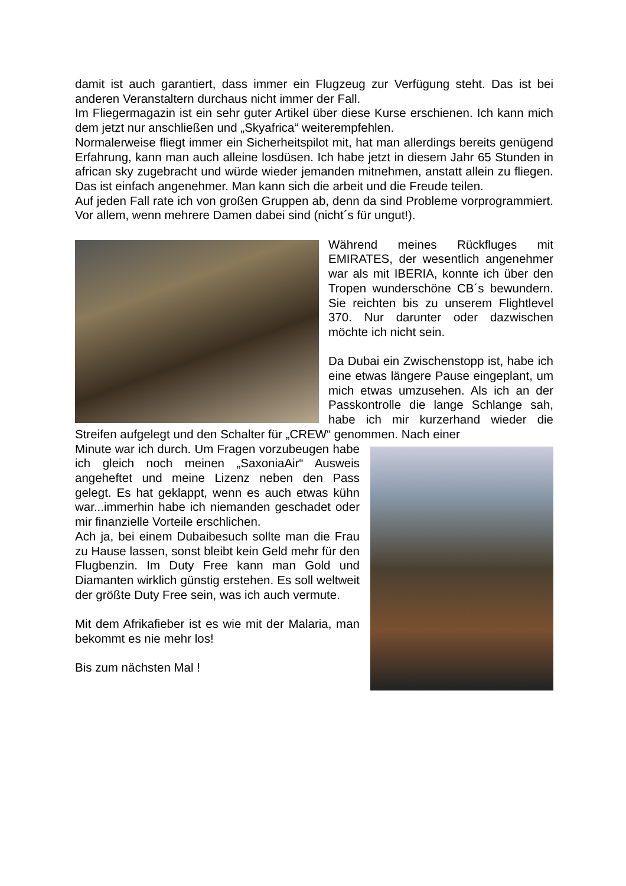damit ist auch garantiert, dass immer ein Flugzeug zur Verfügung steht. Das ist bei anderen Veranstaltern durchaus nicht immer der Fall.
Im Fliegermagazin ist ein sehr guter Artikel über diese Kurse erschienen. Ich kann mich dem jetzt nur anschließen und „Skyafrica“ weiterempfehlen.
Normalerweise fliegt immer ein Sicherheitspilot mit, hat man allerdings bereits genügend Erfahrung, kann man auch alleine losdüsen. Ich habe jetzt in diesem Jahr 65 Stunden in african sky zugebracht und würde wieder jemanden mitnehmen, anstatt allein zu fliegen. Das ist einfach angenehmer. Man kann sich die arbeit und die Freude teilen.
Auf jeden Fall rate ich von großen Gruppen ab, denn da sind Probleme vorprogrammiert. Vor allem, wenn mehrere Damen dabei sind (nicht´s für ungut!).
Während meines Rückfluges mit EMIRATES, der wesentlich angenehmer war als mit IBERIA, konnte ich über den Tropen wunderschöne CB´s bewundern. Sie reichten bis zu unserem Flightlevel 370. Nur darunter oder dazwischen möchte ich nicht sein.
Da Dubai ein Zwischenstopp ist, habe ich eine etwas längere Pause eingeplant, um mich etwas umzusehen. Als ich an der Passkontrolle die lange Schlange sah, habe ich mir kurzerhand wieder die Streifen aufgelegt und den Schalter für „CREW“ genommen. Nach einer
Minute war ich durch. Um Fragen vorzubeugen habe ich gleich noch meinen „SaxoniaAir“ Ausweis angeheftet und meine Lizenz neben den Pass gelegt. Es hat geklappt, wenn es auch etwas kühn war...immerhin habe ich niemanden geschadet oder mir finanzielle Vorteile erschlichen.
Ach ja, bei einem Dubaibesuch sollte man die Frau zu Hause lassen, sonst bleibt kein Geld mehr für den Flugbenzin. Im Duty Free kann man Gold und Diamanten wirklich günstig erstehen. Es soll weltweit der größte Duty Free sein, was ich auch vermute.
Mit dem Afrikafieber ist es wie mit der Malaria, man bekommt es nie mehr los!
Bis zum nächsten Mal !